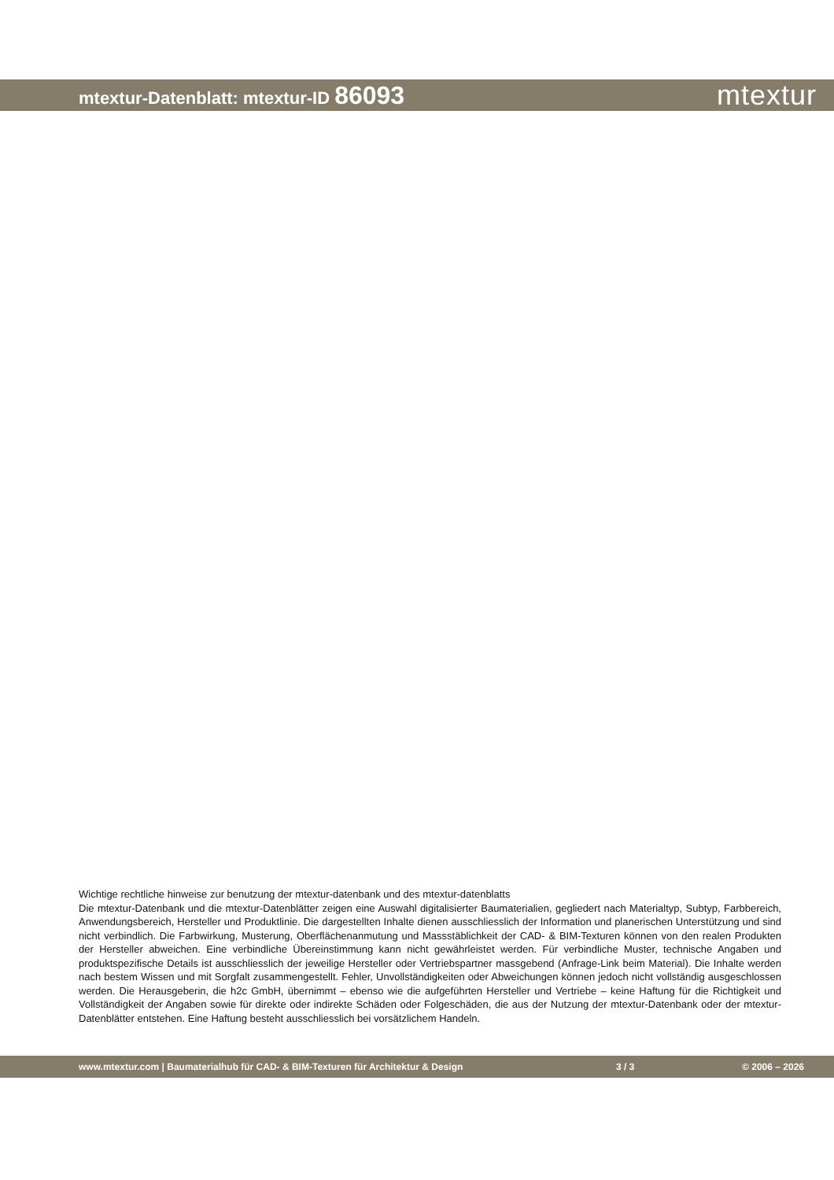mtextur-Datenblatt: mtextur-ID 86093
mtextur
Wichtige rechtliche hinweise zur benutzung der mtextur-datenbank und des mtextur-datenblatts
Die mtextur-Datenbank und die mtextur-Datenblätter zeigen eine Auswahl digitalisierter Baumaterialien, gegliedert nach Materialtyp, Subtyp, Farbbereich, Anwendungsbereich, Hersteller und Produktlinie. Die dargestellten Inhalte dienen ausschliesslich der Information und planerischen Unterstützung und sind nicht verbindlich. Die Farbwirkung, Musterung, Oberflächenanmutung und Massstäblichkeit der CAD- & BIM-Texturen können von den realen Produkten der Hersteller abweichen. Eine verbindliche Übereinstimmung kann nicht gewährleistet werden. Für verbindliche Muster, technische Angaben und produktspezifische Details ist ausschliesslich der jeweilige Hersteller oder Vertriebspartner massgebend (Anfrage-Link beim Material). Die Inhalte werden nach bestem Wissen und mit Sorgfalt zusammengestellt. Fehler, Unvollständigkeiten oder Abweichungen können jedoch nicht vollständig ausgeschlossen werden. Die Herausgeberin, die h2c GmbH, übernimmt – ebenso wie die aufgeführten Hersteller und Vertriebe – keine Haftung für die Richtigkeit und Vollständigkeit der Angaben sowie für direkte oder indirekte Schäden oder Folgeschäden, die aus der Nutzung der mtextur-Datenbank oder der mtextur-Datenblätter entstehen. Eine Haftung besteht ausschliesslich bei vorsätzlichem Handeln.
www.mtextur.com | Baumaterialhub für CAD- & BIM-Texturen für Architektur & Design 3 / 3 © 2006 – 2026